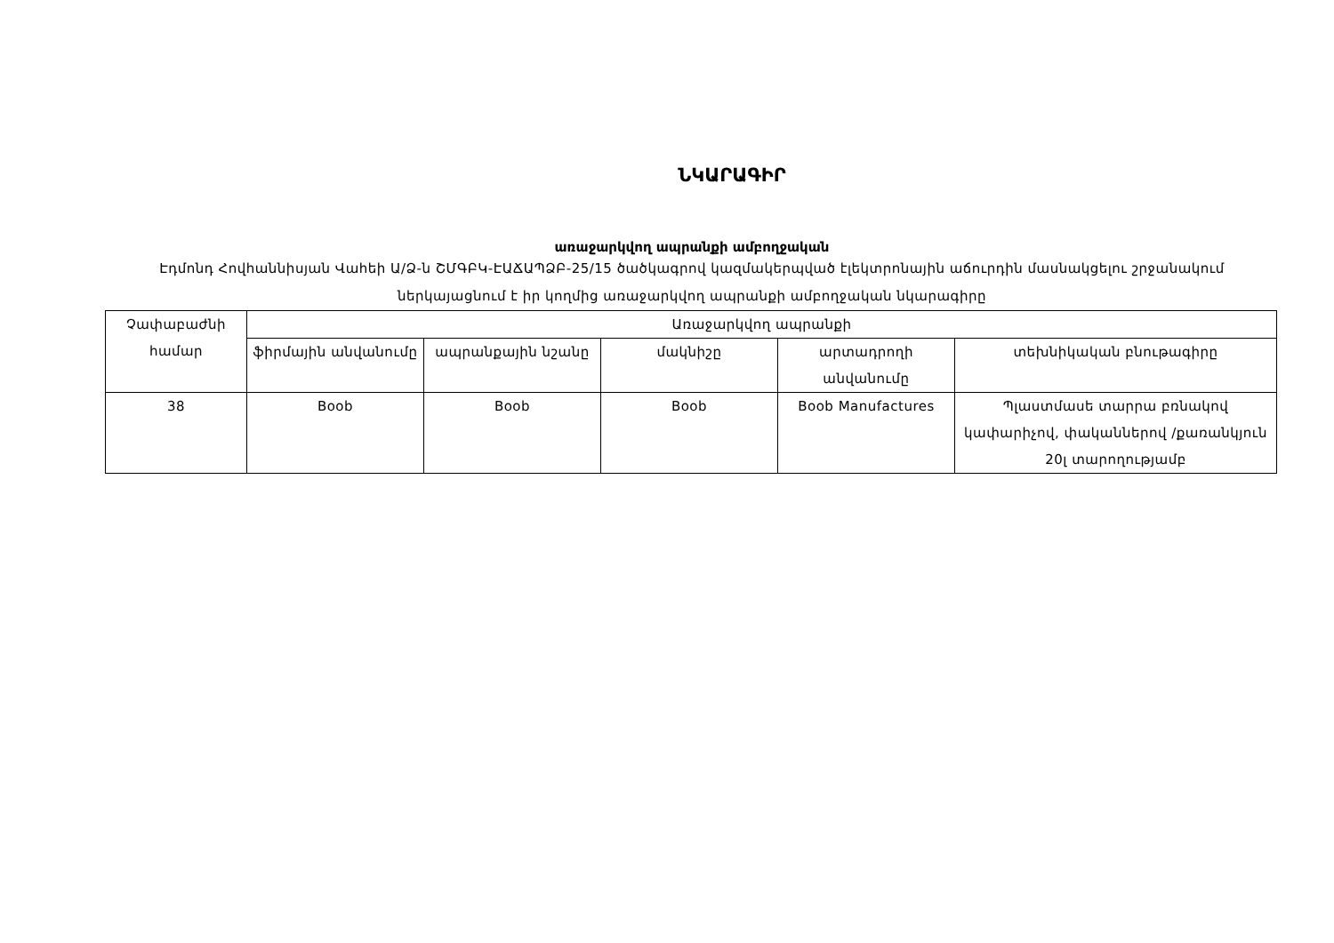ՆԿԱՐԱԳԻՐ
առաջարկվող ապրանքի ամբողջական
Էդմոնդ Հովհաննիսյան Վահեի Ա/Ձ-ն ՇՄԳԲԿ-ԷԱՃԱՊՁԲ-25/15 ծածկագրով կազմակերպված էլեկտրոնային աճուրդին մասնակցելու շրջանակում ներկայացնում է իր կողմից առաջարկվող ապրանքի ամբողջական նկարագիրը
| Չափաբաժնի համար | Առաջարկվող ապրանքի | | | | |
| --- | --- | --- | --- | --- | --- |
| | ֆիրմային անվանումը | ապրանքային նշանը | մակնիշը | արտադրողի անվանումը | տեխնիկական բնութագիրը |
| 38 | Boob | Boob | Boob | Boob Manufactures | Պլաստմասե տարրա բռնակով կափարիչով, փականներով /քառանկյուն 20լ տարողությամբ |